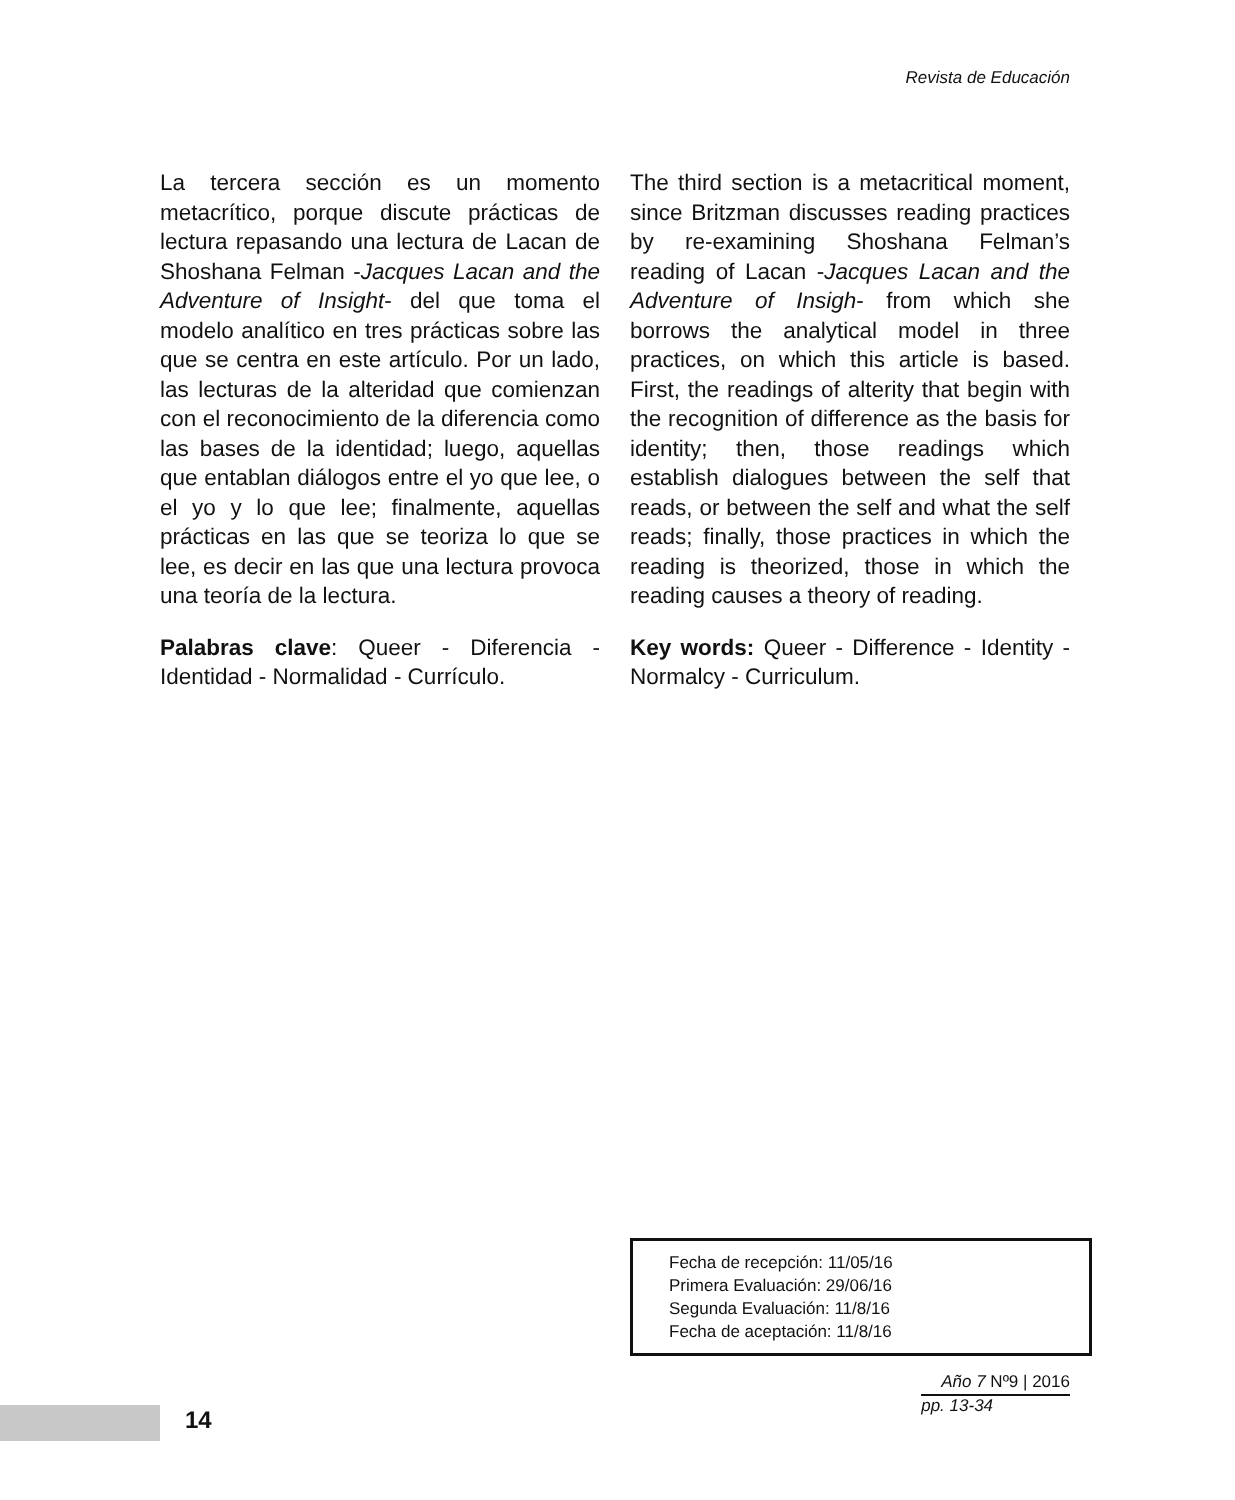Revista de Educación
La tercera sección es un momento metacrítico, porque discute prácticas de lectura repasando una lectura de Lacan de Shoshana Felman -Jacques Lacan and the Adventure of Insight- del que toma el modelo analítico en tres prácticas sobre las que se centra en este artículo. Por un lado, las lecturas de la alteridad que comienzan con el reconocimiento de la diferencia como las bases de la identidad; luego, aquellas que entablan diálogos entre el yo que lee, o el yo y lo que lee; finalmente, aquellas prácticas en las que se teoriza lo que se lee, es decir en las que una lectura provoca una teoría de la lectura.
Palabras clave: Queer - Diferencia - Identidad - Normalidad - Currículo.
The third section is a metacritical moment, since Britzman discusses reading practices by re-examining Shoshana Felman’s reading of Lacan -Jacques Lacan and the Adventure of Insigh- from which she borrows the analytical model in three practices, on which this article is based. First, the readings of alterity that begin with the recognition of difference as the basis for identity; then, those readings which establish dialogues between the self that reads, or between the self and what the self reads; finally, those practices in which the reading is theorized, those in which the reading causes a theory of reading.
Key words: Queer - Difference - Identity - Normalcy - Curriculum.
Fecha de recepción: 11/05/16
Primera Evaluación: 29/06/16
Segunda Evaluación: 11/8/16
Fecha de aceptación: 11/8/16
14
Año 7 Nº9 | 2016
pp. 13-34